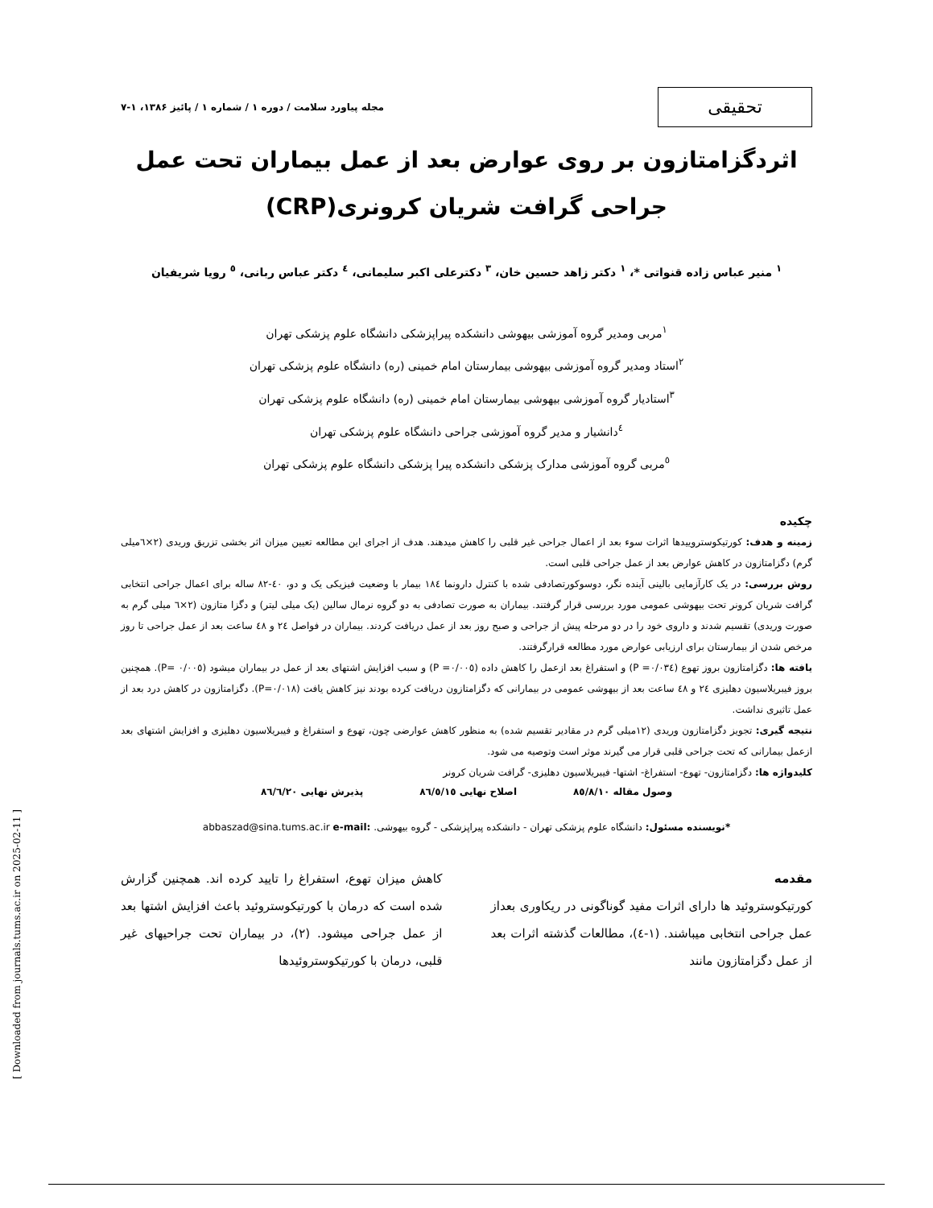تحقیقی
مجله پیاورد سلامت / دوره ۱ / شماره ۱ / پائیز ۱۳۸۶، ۱-۷
اثردگزامتازون بر روی عوارض بعد از عمل بیماران تحت عمل جراحی گرافت شریان کرونری(CRP)
<sup>۱</sup> منیر عباس زاده قنواتی *، <sup>۱</sup> دکتر زاهد حسین خان، <sup>۳</sup> دکترعلی اکبر سلیمانی، <sup>٤</sup> دکتر عباس ربانی، <sup>٥</sup> رویا شریفیان
<sup>۱</sup> مربی ومدیر گروه آموزشی بیهوشی دانشکده پیراپزشکی دانشگاه علوم پزشکی تهران
<sup>۲</sup> استاد ومدیر گروه آموزشی بیهوشی بیمارستان امام خمینی (ره) دانشگاه علوم پزشکی تهران
<sup>۳</sup> استادیار گروه آموزشی بیهوشی بیمارستان امام خمینی (ره) دانشگاه علوم پزشکی تهران
<sup>٤</sup> دانشیار و مدیر گروه آموزشی جراحی دانشگاه علوم پزشکی تهران
<sup>٥</sup> مربی گروه آموزشی مدارک پزشکی دانشکده پیرا پزشکی دانشگاه علوم پزشکی تهران
چکیده
زمینه و هدف: کورتیکوستروییدها اثرات سوء بعد از اعمال جراحی غیر قلبی را کاهش میدهند. هدف از اجرای این مطالعه تعیین میزان اثر بخشی تزریق وریدی (۲×٦میلی گرم) دگزامتازون در کاهش عوارض بعد از عمل جراحی قلبی است.
روش بررسی: در یک کارآزمایی بالینی آینده نگر، دوسوکورتصادفی شده با کنترل دارونما ۱۸٤ بیمار با وضعیت فیزیکی یک و دو، ٤۰-۸۲ ساله برای اعمال جراحی انتخابی گرافت شریان کرونر تحت بیهوشی عمومی مورد بررسی قرار گرفتند. بیماران به صورت تصادفی به دو گروه نرمال سالین (یک میلی لیتر) و دگزا متازون (۲×٦ میلی گرم به صورت وریدی) تقسیم شدند و داروی خود را در دو مرحله پیش از جراحی و صبح روز بعد از عمل دریافت کردند. بیماران در فواصل ۲٤ و ٤۸ ساعت بعد از عمل جراحی تا روز مرخص شدن از بیمارستان برای ارزیابی عوارض مورد مطالعه قرارگرفتند.
یافته ها: دگزامتازون بروز تهوع (P =۰/۰۳٤) و استفراغ بعد ازعمل را کاهش داده (P =۰/۰۰٥) و سبب افزایش اشتهای بعد از عمل در بیماران میشود (P= ۰/۰۰٥). همچنین بروز فیبریلاسیون دهلیزی ۲٤ و ٤۸ ساعت بعد از بیهوشی عمومی در بیمارانی که دگزامتازون دریافت کرده بودند نیز کاهش یافت (P=۰/۰۱۸). دگزامتازون در کاهش درد بعد از عمل تاثیری نداشت.
نتیجه گیری: تجویز دگزامتازون وریدی (۱۲میلی گرم در مقادیر تقسیم شده) به منظور کاهش عوارضی چون، تهوع و استفراغ و فیبریلاسیون دهلیزی و افزایش اشتهای بعد ازعمل بیمارانی که تحت جراحی قلبی قرار می گیرند موثر است وتوصیه می شود.
کلیدواژه ها: دگزامتازون- تهوع- استفراغ- اشتها- فیبریلاسیون دهلیزی- گرافت شریان کرونر
وصول مقاله ۸٥/۸/۱۰ اصلاح نهایی ۸٦/٥/۱٥ پذیرش نهایی ۸٦/٦/۲۰
*نویسنده مسئول: دانشگاه علوم پزشکی تهران - دانشکده پیراپزشکی - گروه بیهوشی. abbaszad@sina.tums.ac.ir e-mail:
مقدمه
کورتیکوستروئید ها دارای اثرات مفید گوناگونی در ریکاوری بعداز عمل جراحی انتخابی میباشند. (۱-٤)، مطالعات گذشته اثرات بعد از عمل دگزامتازون مانند
کاهش میزان تهوع، استفراغ را تایید کرده اند. همچنین گزارش شده است که درمان با کورتیکوستروئید باعث افزایش اشتها بعد از عمل جراحی میشود. (۲)، در بیماران تحت جراحیهای غیر قلبی، درمان با کورتیکوستروئیدها
[ Downloaded from journals.tums.ac.ir on 2025-02-11 ]